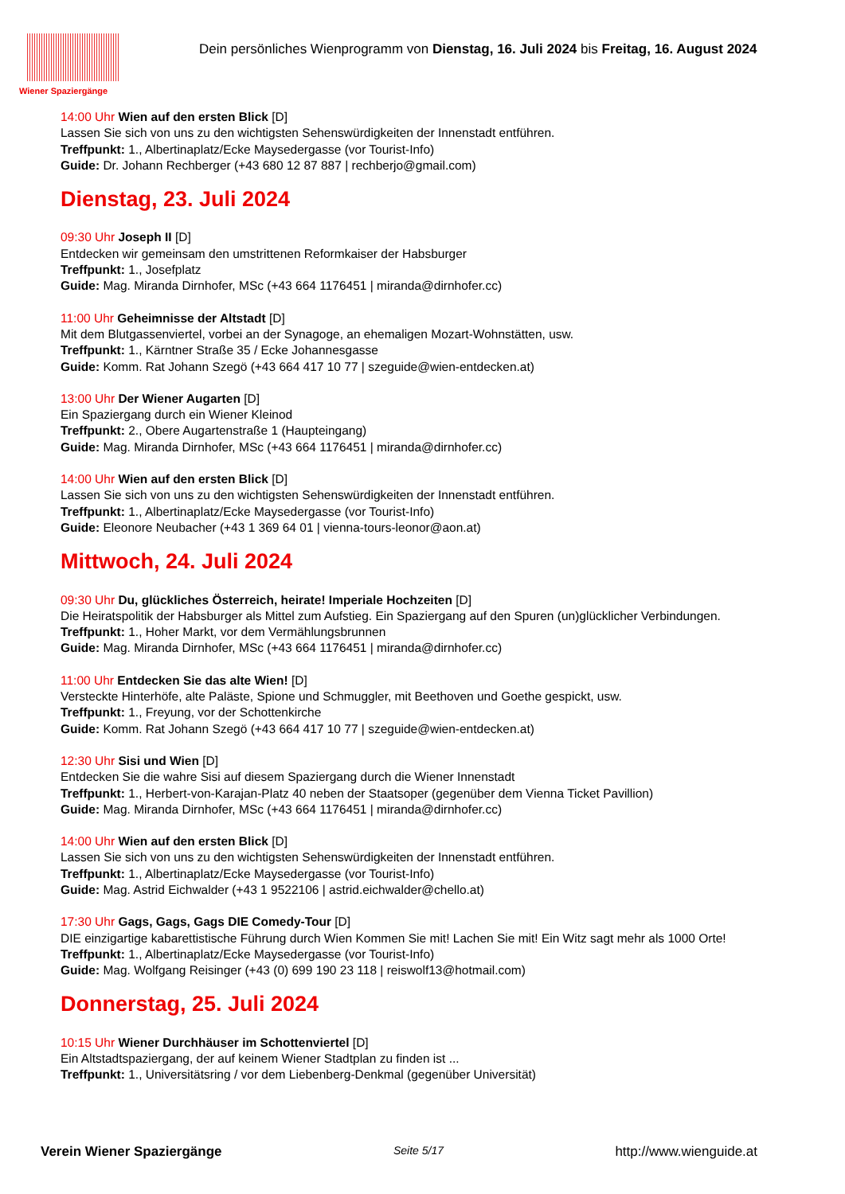Wiener Spaziergänge
Dein persönliches Wienprogramm von Dienstag, 16. Juli 2024 bis Freitag, 16. August 2024
14:00 Uhr Wien auf den ersten Blick [D]
Lassen Sie sich von uns zu den wichtigsten Sehenswürdigkeiten der Innenstadt entführen.
Treffpunkt: 1., Albertinaplatz/Ecke Maysedergasse (vor Tourist-Info)
Guide: Dr. Johann Rechberger (+43 680 12 87 887 | rechberjo@gmail.com)
Dienstag, 23. Juli 2024
09:30 Uhr Joseph II [D]
Entdecken wir gemeinsam den umstrittenen Reformkaiser der Habsburger
Treffpunkt: 1., Josefplatz
Guide: Mag. Miranda Dirnhofer, MSc (+43 664 1176451 | miranda@dirnhofer.cc)
11:00 Uhr Geheimnisse der Altstadt [D]
Mit dem Blutgassenviertel, vorbei an der Synagoge, an ehemaligen Mozart-Wohnstätten, usw.
Treffpunkt: 1., Kärntner Straße 35 / Ecke Johannesgasse
Guide: Komm. Rat Johann Szegö (+43 664 417 10 77 | szeguide@wien-entdecken.at)
13:00 Uhr Der Wiener Augarten [D]
Ein Spaziergang durch ein Wiener Kleinod
Treffpunkt: 2., Obere Augartenstraße 1 (Haupteingang)
Guide: Mag. Miranda Dirnhofer, MSc (+43 664 1176451 | miranda@dirnhofer.cc)
14:00 Uhr Wien auf den ersten Blick [D]
Lassen Sie sich von uns zu den wichtigsten Sehenswürdigkeiten der Innenstadt entführen.
Treffpunkt: 1., Albertinaplatz/Ecke Maysedergasse (vor Tourist-Info)
Guide: Eleonore Neubacher (+43 1 369 64 01 | vienna-tours-leonor@aon.at)
Mittwoch, 24. Juli 2024
09:30 Uhr Du, glückliches Österreich, heirate! Imperiale Hochzeiten [D]
Die Heiratspolitik der Habsburger als Mittel zum Aufstieg. Ein Spaziergang auf den Spuren (un)glücklicher Verbindungen.
Treffpunkt: 1., Hoher Markt, vor dem Vermählungsbrunnen
Guide: Mag. Miranda Dirnhofer, MSc (+43 664 1176451 | miranda@dirnhofer.cc)
11:00 Uhr Entdecken Sie das alte Wien! [D]
Versteckte Hinterhöfe, alte Paläste, Spione und Schmuggler, mit Beethoven und Goethe gespickt, usw.
Treffpunkt: 1., Freyung, vor der Schottenkirche
Guide: Komm. Rat Johann Szegö (+43 664 417 10 77 | szeguide@wien-entdecken.at)
12:30 Uhr Sisi und Wien [D]
Entdecken Sie die wahre Sisi auf diesem Spaziergang durch die Wiener Innenstadt
Treffpunkt: 1., Herbert-von-Karajan-Platz 40 neben der Staatsoper (gegenüber dem Vienna Ticket Pavillion)
Guide: Mag. Miranda Dirnhofer, MSc (+43 664 1176451 | miranda@dirnhofer.cc)
14:00 Uhr Wien auf den ersten Blick [D]
Lassen Sie sich von uns zu den wichtigsten Sehenswürdigkeiten der Innenstadt entführen.
Treffpunkt: 1., Albertinaplatz/Ecke Maysedergasse (vor Tourist-Info)
Guide: Mag. Astrid Eichwalder (+43 1 9522106 | astrid.eichwalder@chello.at)
17:30 Uhr Gags, Gags, Gags DIE Comedy-Tour [D]
DIE einzigartige kabarettistische Führung durch Wien Kommen Sie mit! Lachen Sie mit! Ein Witz sagt mehr als 1000 Orte!
Treffpunkt: 1., Albertinaplatz/Ecke Maysedergasse (vor Tourist-Info)
Guide: Mag. Wolfgang Reisinger (+43 (0) 699 190 23 118 | reiswolf13@hotmail.com)
Donnerstag, 25. Juli 2024
10:15 Uhr Wiener Durchhäuser im Schottenviertel [D]
Ein Altstadtspaziergang, der auf keinem Wiener Stadtplan zu finden ist ...
Treffpunkt: 1., Universitätsring / vor dem Liebenberg-Denkmal (gegenüber Universität)
Verein Wiener Spaziergänge Seite 5/17 http://www.wienguide.at